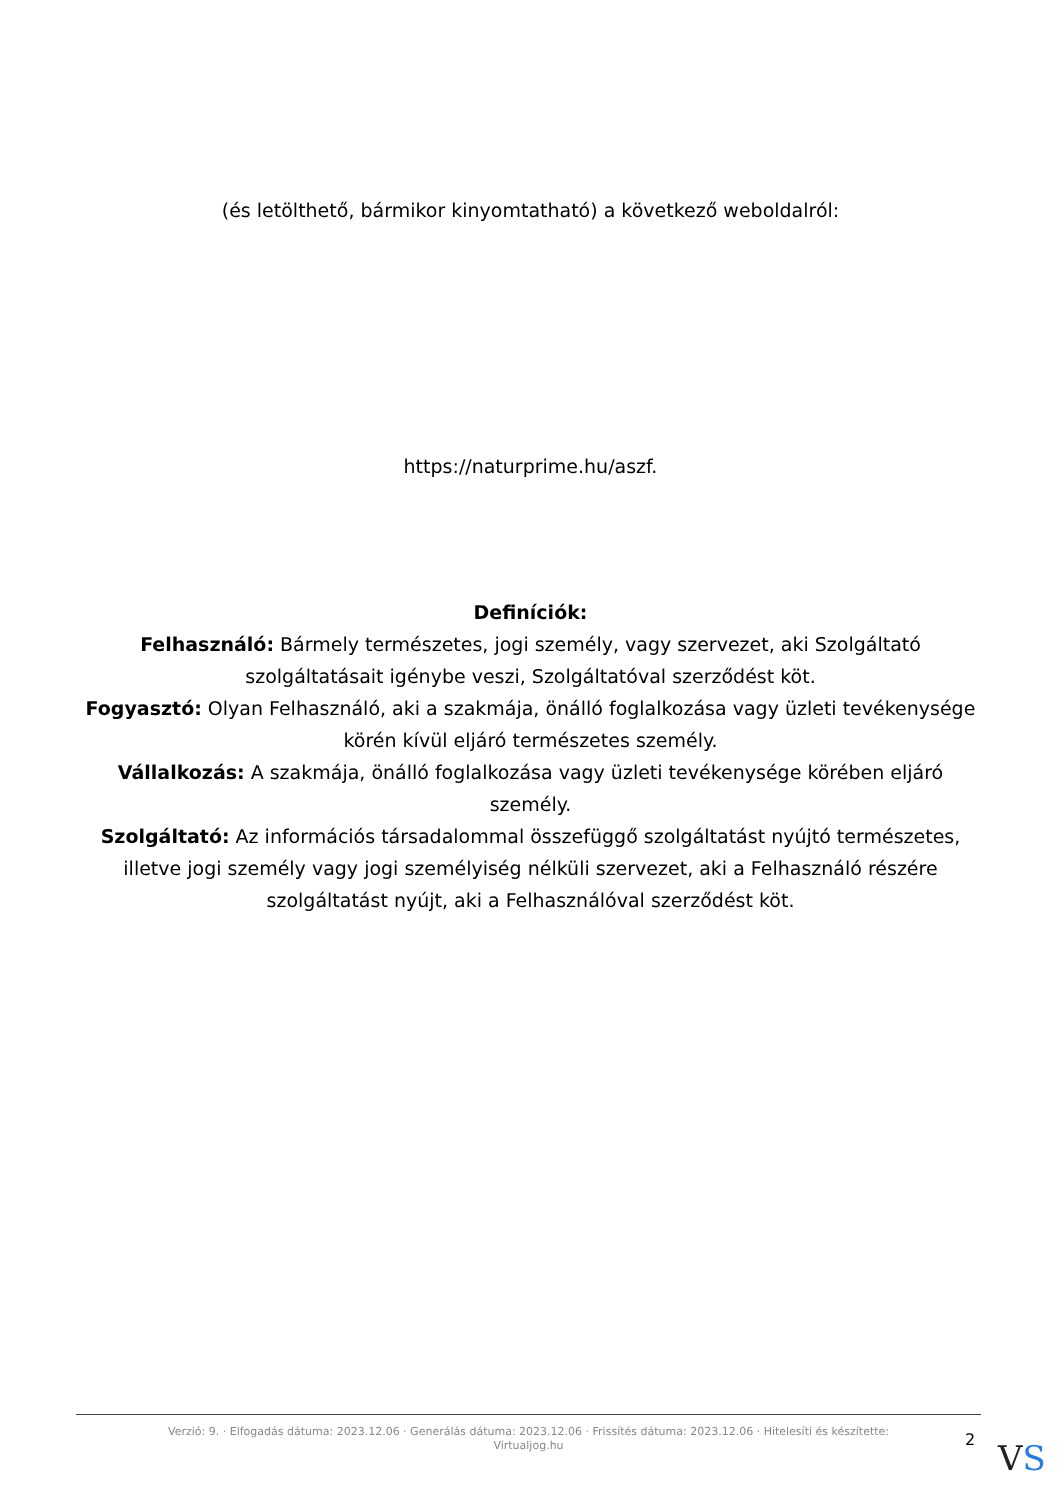(és letölthető, bármikor kinyomtatható) a következő weboldalról:
https://naturprime.hu/aszf.
Definíciók:
Felhasználó: Bármely természetes, jogi személy, vagy szervezet, aki Szolgáltató szolgáltatásait igénybe veszi, Szolgáltatóval szerződést köt.
Fogyasztó: Olyan Felhasználó, aki a szakmája, önálló foglalkozása vagy üzleti tevékenysége körén kívül eljáró természetes személy.
Vállalkozás: A szakmája, önálló foglalkozása vagy üzleti tevékenysége körében eljáró személy.
Szolgáltató: Az információs társadalommal összefüggő szolgáltatást nyújtó természetes, illetve jogi személy vagy jogi személyiség nélküli szervezet, aki a Felhasználó részére szolgáltatást nyújt, aki a Felhasználóval szerződést köt.
Verzió: 9. · Elfogadás dátuma: 2023.12.06 · Generálás dátuma: 2023.12.06 · Frissítés dátuma: 2023.12.06 · Hitelesíti és készítette: Virtualjog.hu
2 VS